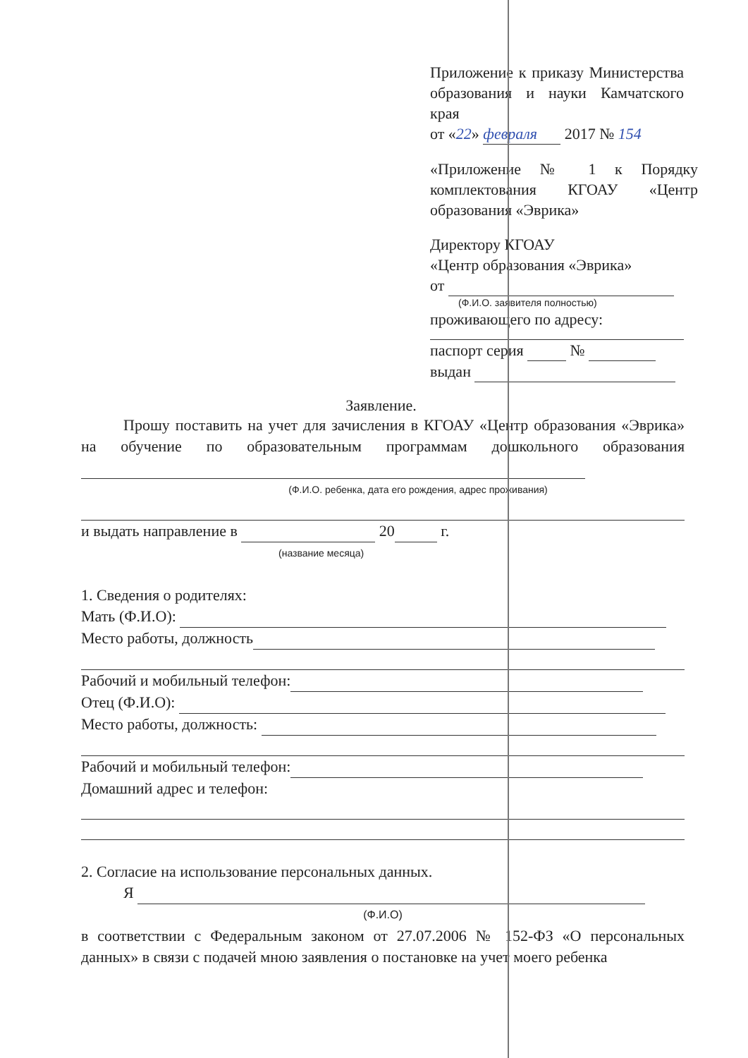Приложение к приказу Министерства образования и науки Камчатского края
от «22» февраля 2017 № 154
«Приложение № 1 к Порядку комплектования КГОАУ «Центр образования «Эврика»
Директору КГОАУ
«Центр образования «Эврика»
от
(Ф.И.О. заявителя полностью)
проживающего по адресу:
паспорт серия №
выдан
Заявление.
Прошу поставить на учет для зачисления в КГОАУ «Центр образования «Эврика» на обучение по образовательным программам дошкольного образования
(Ф.И.О. ребенка, дата его рождения, адрес проживания)
и выдать направление в 20 г.
(название месяца)
1. Сведения о родителях:
Мать (Ф.И.О):
Место работы, должность
Рабочий и мобильный телефон:
Отец (Ф.И.О):
Место работы, должность:
Рабочий и мобильный телефон:
Домашний адрес и телефон:
2. Согласие на использование персональных данных.
Я
(Ф.И.О)
в соответствии с Федеральным законом от 27.07.2006 № 152-ФЗ «О персональных данных» в связи с подачей мною заявления о постановке на учет моего ребенка